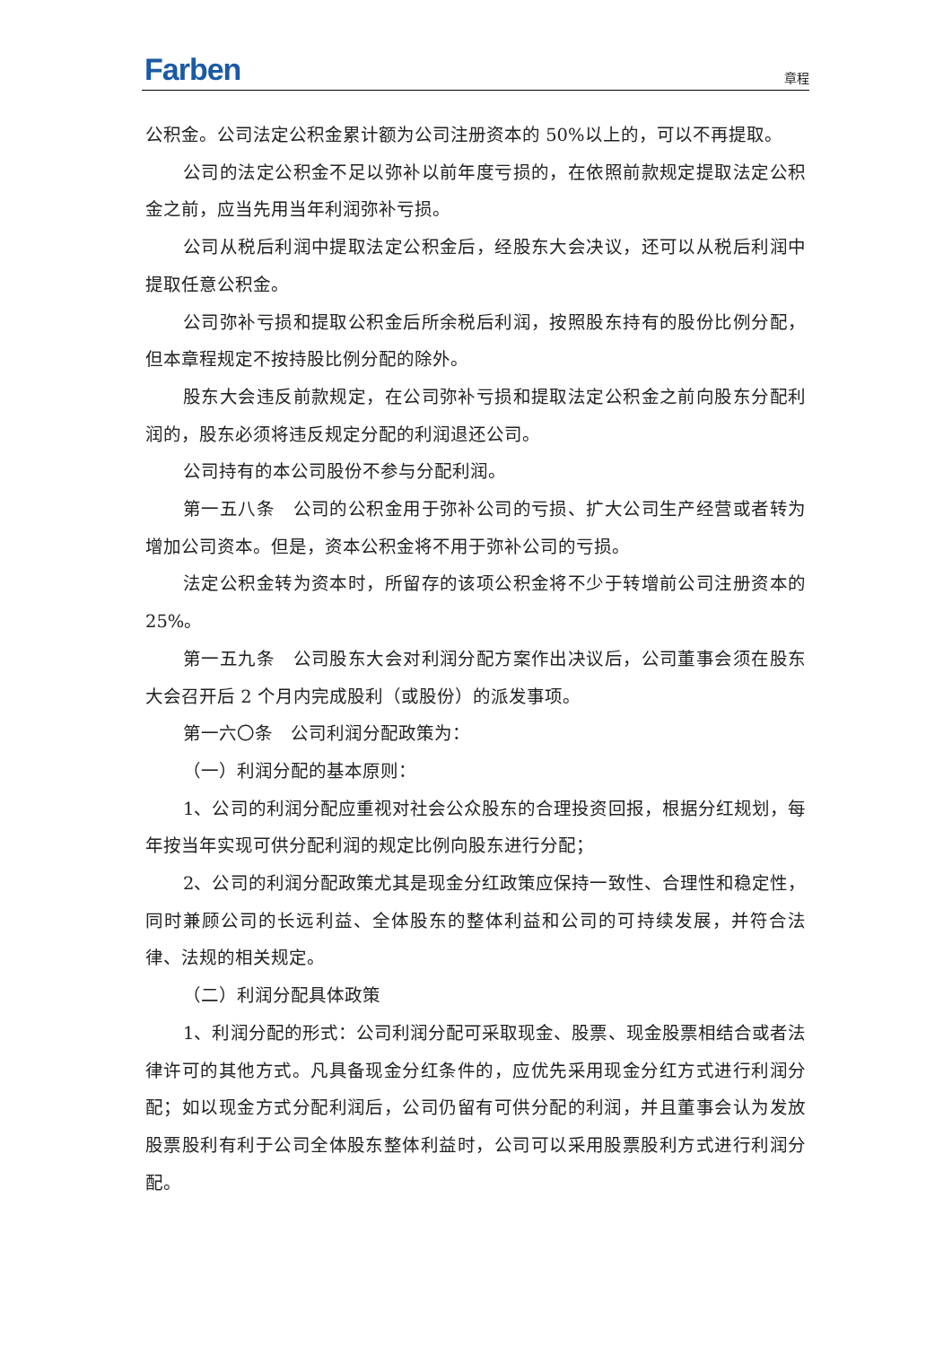Farben
章程
公积金。公司法定公积金累计额为公司注册资本的 50%以上的，可以不再提取。
公司的法定公积金不足以弥补以前年度亏损的，在依照前款规定提取法定公积金之前，应当先用当年利润弥补亏损。
公司从税后利润中提取法定公积金后，经股东大会决议，还可以从税后利润中提取任意公积金。
公司弥补亏损和提取公积金后所余税后利润，按照股东持有的股份比例分配，但本章程规定不按持股比例分配的除外。
股东大会违反前款规定，在公司弥补亏损和提取法定公积金之前向股东分配利润的，股东必须将违反规定分配的利润退还公司。
公司持有的本公司股份不参与分配利润。
第一五八条　公司的公积金用于弥补公司的亏损、扩大公司生产经营或者转为增加公司资本。但是，资本公积金将不用于弥补公司的亏损。
法定公积金转为资本时，所留存的该项公积金将不少于转增前公司注册资本的 25%。
第一五九条　公司股东大会对利润分配方案作出决议后，公司董事会须在股东大会召开后 2 个月内完成股利（或股份）的派发事项。
第一六〇条　公司利润分配政策为：
（一）利润分配的基本原则：
1、公司的利润分配应重视对社会公众股东的合理投资回报，根据分红规划，每年按当年实现可供分配利润的规定比例向股东进行分配；
2、公司的利润分配政策尤其是现金分红政策应保持一致性、合理性和稳定性，同时兼顾公司的长远利益、全体股东的整体利益和公司的可持续发展，并符合法律、法规的相关规定。
（二）利润分配具体政策
1、利润分配的形式：公司利润分配可采取现金、股票、现金股票相结合或者法律许可的其他方式。凡具备现金分红条件的，应优先采用现金分红方式进行利润分配；如以现金方式分配利润后，公司仍留有可供分配的利润，并且董事会认为发放股票股利有利于公司全体股东整体利益时，公司可以采用股票股利方式进行利润分配。